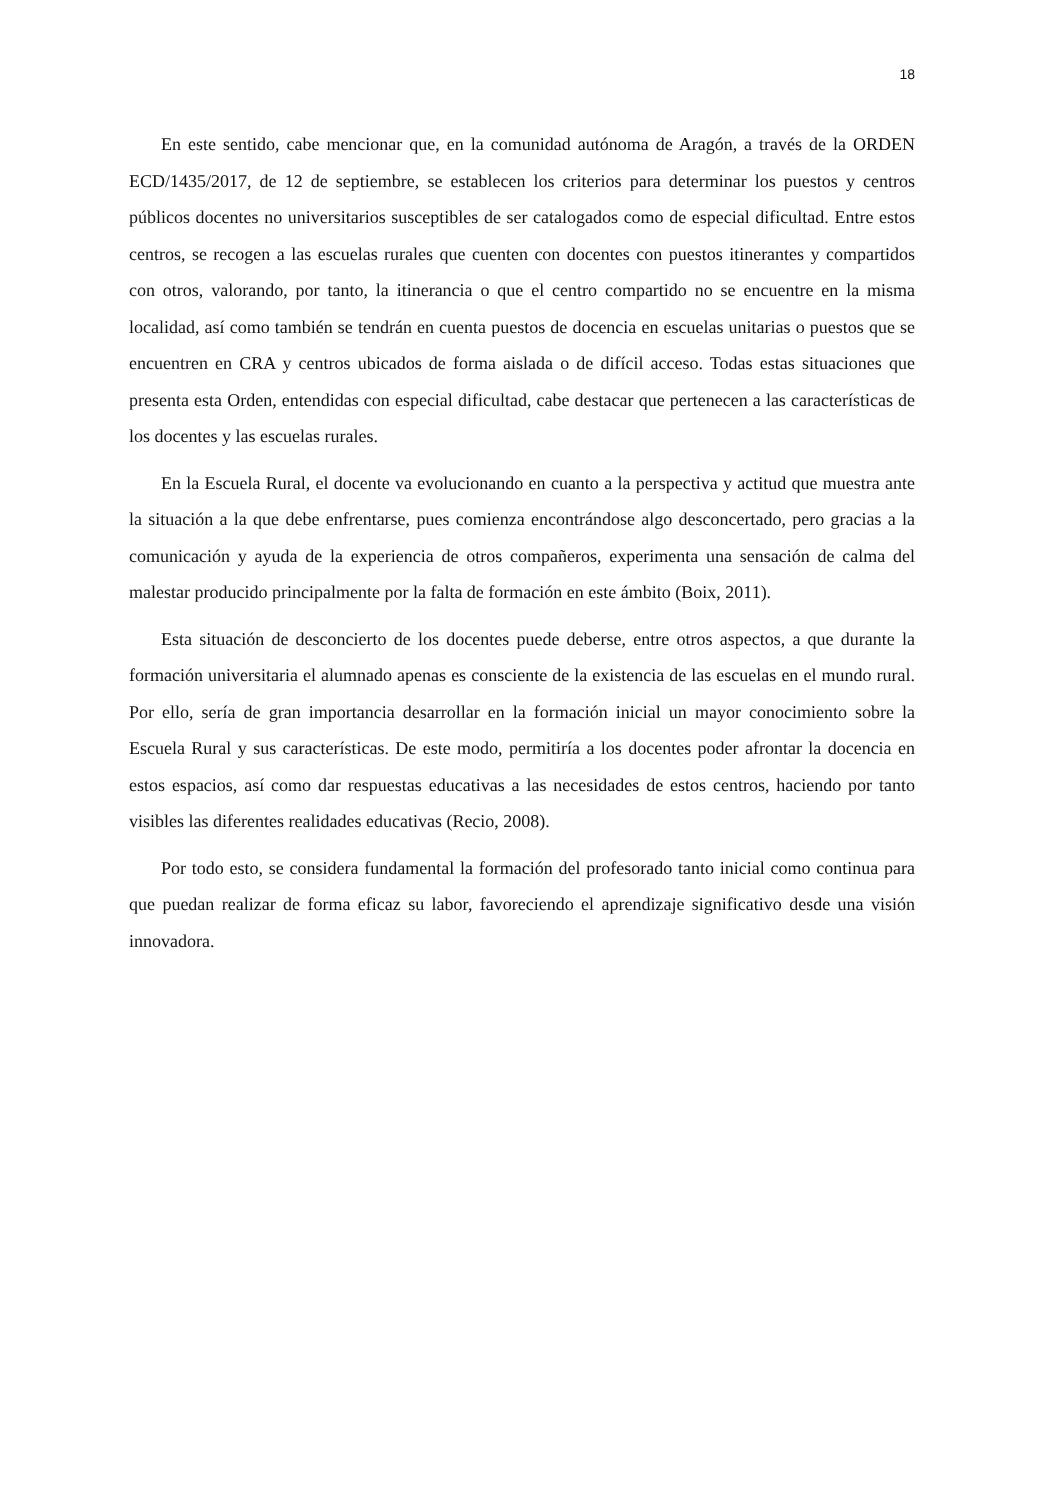18
En este sentido, cabe mencionar que, en la comunidad autónoma de Aragón, a través de la ORDEN ECD/1435/2017, de 12 de septiembre, se establecen los criterios para determinar los puestos y centros públicos docentes no universitarios susceptibles de ser catalogados como de especial dificultad. Entre estos centros, se recogen a las escuelas rurales que cuenten con docentes con puestos itinerantes y compartidos con otros, valorando, por tanto, la itinerancia o que el centro compartido no se encuentre en la misma localidad, así como también se tendrán en cuenta puestos de docencia en escuelas unitarias o puestos que se encuentren en CRA y centros ubicados de forma aislada o de difícil acceso. Todas estas situaciones que presenta esta Orden, entendidas con especial dificultad, cabe destacar que pertenecen a las características de los docentes y las escuelas rurales.
En la Escuela Rural, el docente va evolucionando en cuanto a la perspectiva y actitud que muestra ante la situación a la que debe enfrentarse, pues comienza encontrándose algo desconcertado, pero gracias a la comunicación y ayuda de la experiencia de otros compañeros, experimenta una sensación de calma del malestar producido principalmente por la falta de formación en este ámbito (Boix, 2011).
Esta situación de desconcierto de los docentes puede deberse, entre otros aspectos, a que durante la formación universitaria el alumnado apenas es consciente de la existencia de las escuelas en el mundo rural. Por ello, sería de gran importancia desarrollar en la formación inicial un mayor conocimiento sobre la Escuela Rural y sus características. De este modo, permitiría a los docentes poder afrontar la docencia en estos espacios, así como dar respuestas educativas a las necesidades de estos centros, haciendo por tanto visibles las diferentes realidades educativas (Recio, 2008).
Por todo esto, se considera fundamental la formación del profesorado tanto inicial como continua para que puedan realizar de forma eficaz su labor, favoreciendo el aprendizaje significativo desde una visión innovadora.